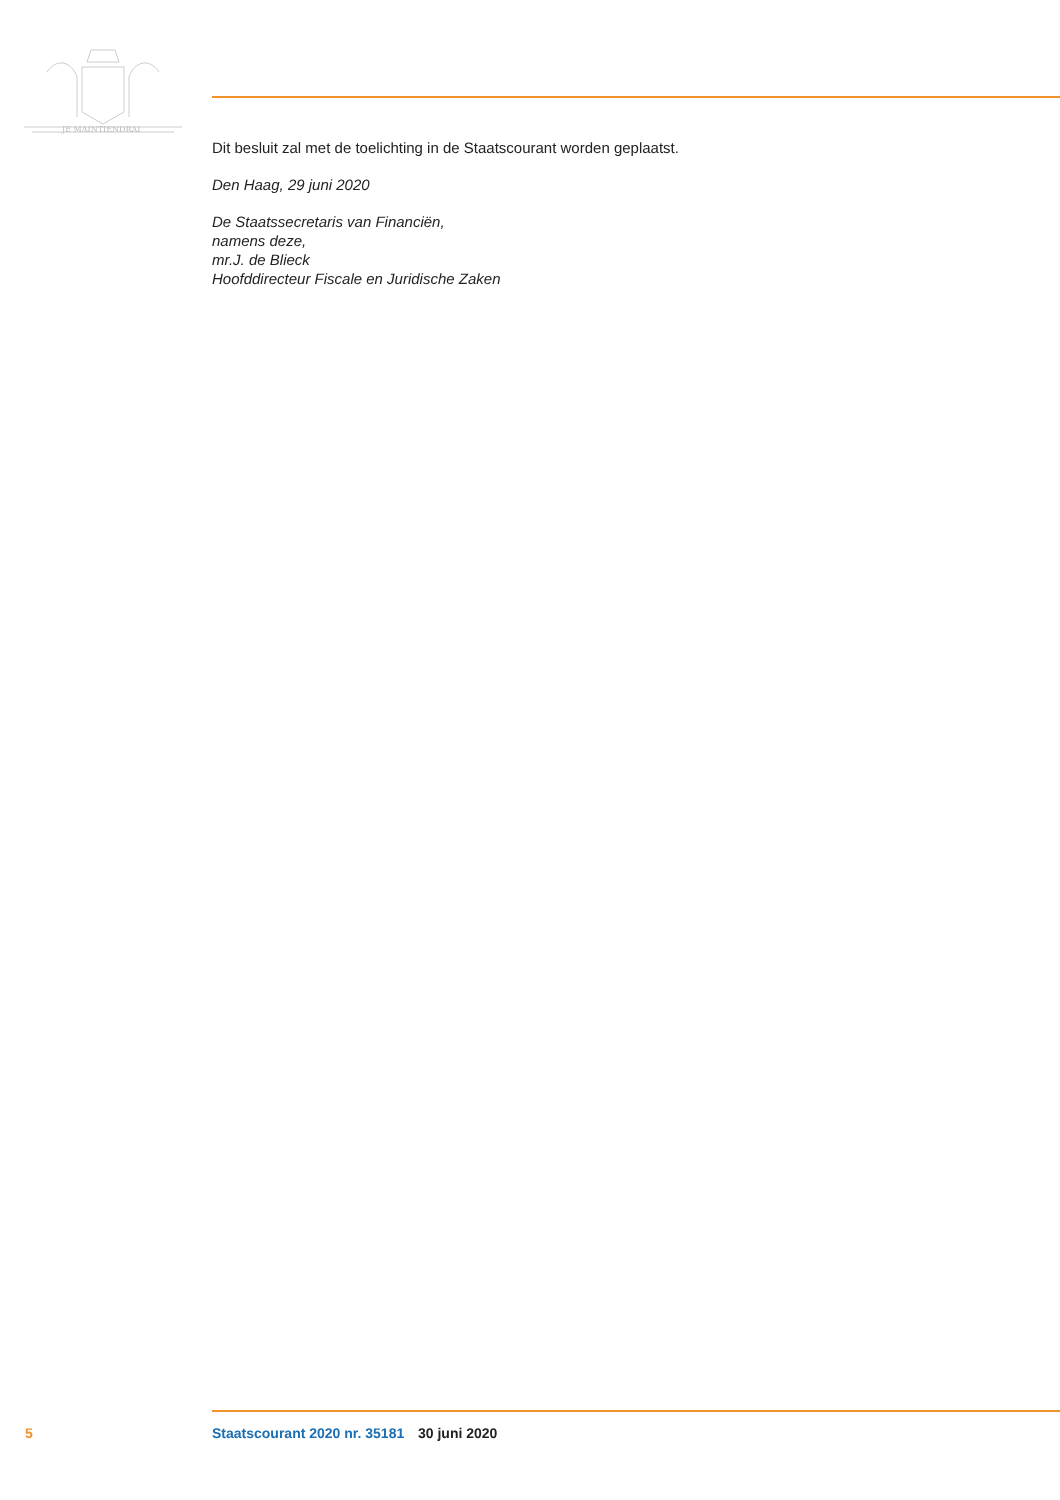JE MAINTIENDRAI
Dit besluit zal met de toelichting in de Staatscourant worden geplaatst.
Den Haag, 29 juni 2020
De Staatssecretaris van Financiën,
namens deze,
mr.J. de Blieck
Hoofddirecteur Fiscale en Juridische Zaken
5 Staatscourant 2020 nr. 35181 30 juni 2020